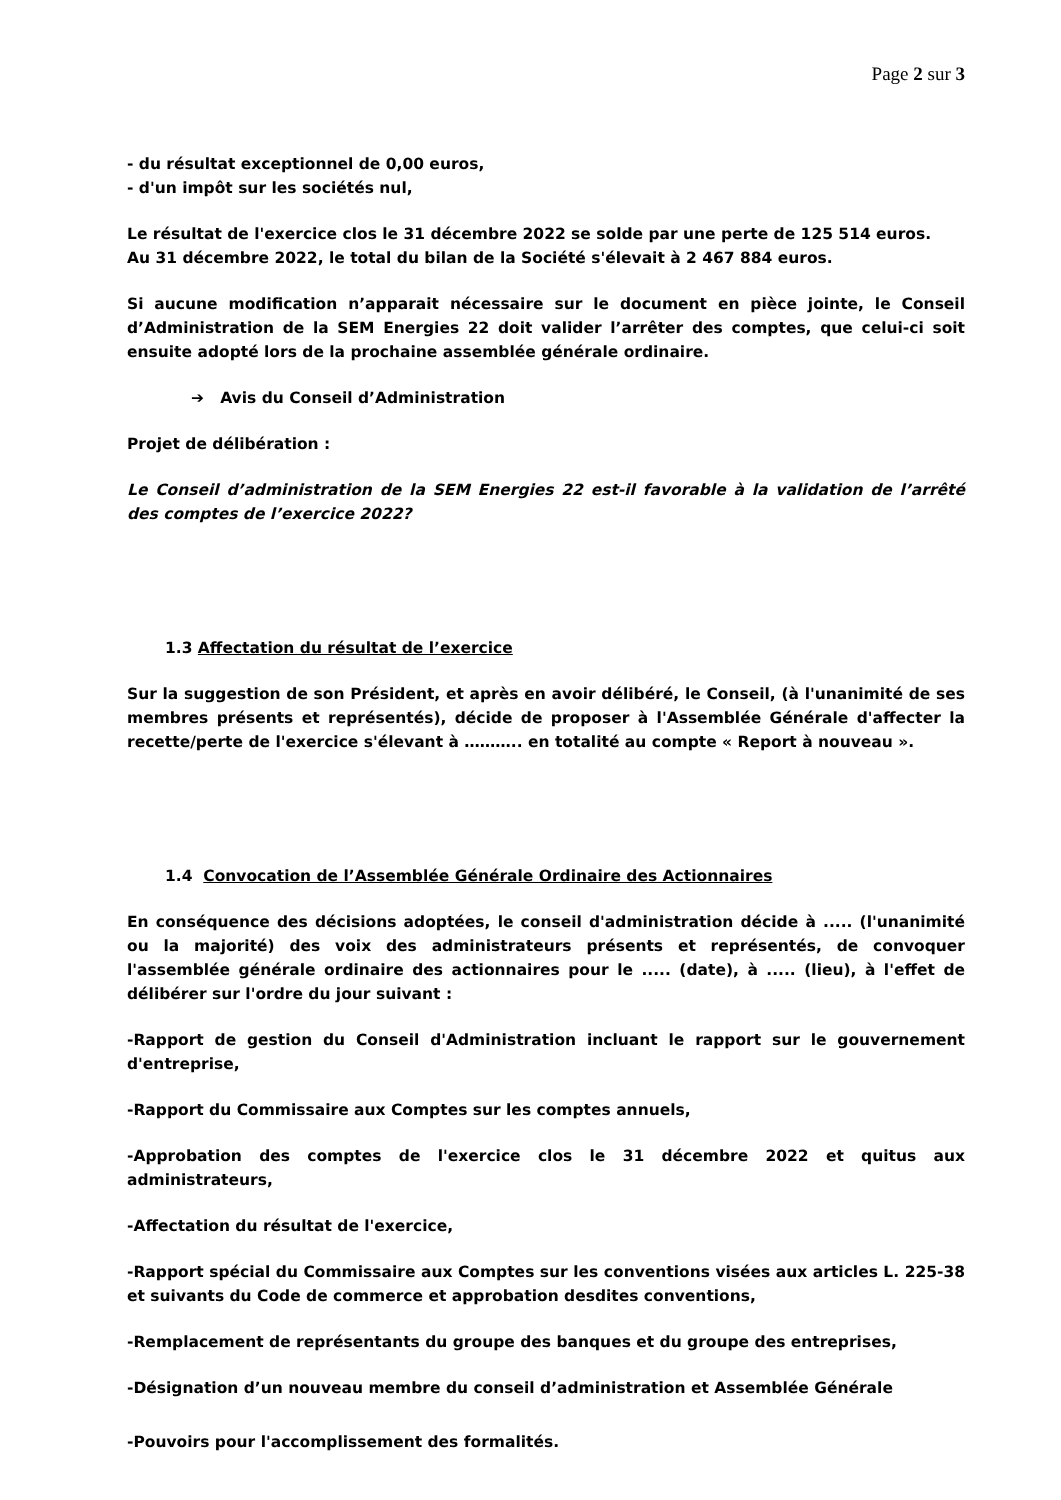Page 2 sur 3
- du résultat exceptionnel de 0,00 euros,
- d'un impôt sur les sociétés nul,
Le résultat de l'exercice clos le 31 décembre 2022 se solde par une perte de 125 514 euros.
Au 31 décembre 2022, le total du bilan de la Société s'élevait à 2 467 884 euros.
Si aucune modification n’apparait nécessaire sur le document en pièce jointe, le Conseil d’Administration de la SEM Energies 22 doit valider l’arrêter des comptes, que celui-ci soit ensuite adopté lors de la prochaine assemblée générale ordinaire.
➔ Avis du Conseil d’Administration
Projet de délibération :
Le Conseil d’administration de la SEM Energies 22 est-il favorable à la validation de l’arrêté des comptes de l’exercice 2022?
1.3 Affectation du résultat de l’exercice
Sur la suggestion de son Président, et après en avoir délibéré, le Conseil, (à l'unanimité de ses membres présents et représentés), décide de proposer à l'Assemblée Générale d'affecter la recette/perte de l'exercice s'élevant à ……….. en totalité au compte « Report à nouveau ».
1.4 Convocation de l’Assemblée Générale Ordinaire des Actionnaires
En conséquence des décisions adoptées, le conseil d'administration décide à ..... (l'unanimité ou la majorité) des voix des administrateurs présents et représentés, de convoquer l'assemblée générale ordinaire des actionnaires pour le ..... (date), à ..... (lieu), à l'effet de délibérer sur l'ordre du jour suivant :
-Rapport de gestion du Conseil d'Administration incluant le rapport sur le gouvernement d'entreprise,
-Rapport du Commissaire aux Comptes sur les comptes annuels,
-Approbation des comptes de l'exercice clos le 31 décembre 2022 et quitus aux administrateurs,
-Affectation du résultat de l'exercice,
-Rapport spécial du Commissaire aux Comptes sur les conventions visées aux articles L. 225-38 et suivants du Code de commerce et approbation desdites conventions,
-Remplacement de représentants du groupe des banques et du groupe des entreprises,
-Désignation d’un nouveau membre du conseil d’administration et Assemblée Générale
-Pouvoirs pour l'accomplissement des formalités.